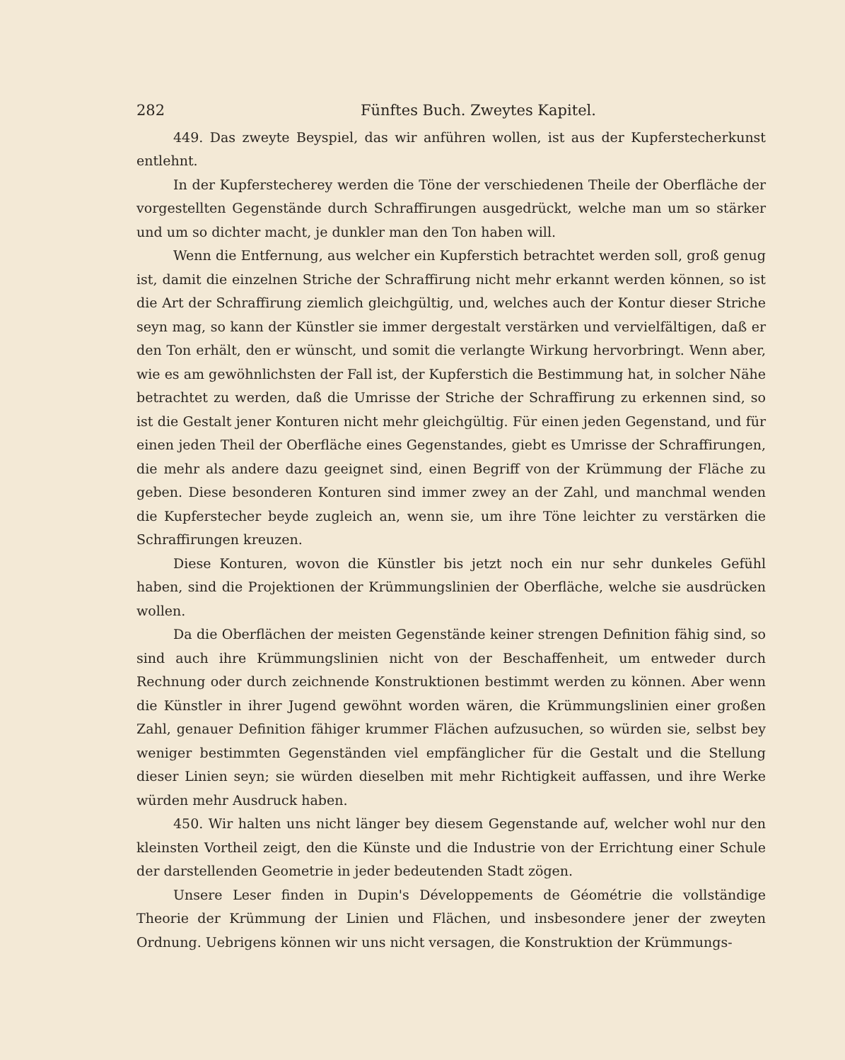282 Fünftes Buch. Zweytes Kapitel.
449. Das zweyte Beyspiel, das wir anführen wollen, ist aus der Kupferstecherkunst entlehnt.
In der Kupferstecherey werden die Töne der verschiedenen Theile der Oberfläche der vorgestellten Gegenstände durch Schraffirungen ausgedrückt, welche man um so stärker und um so dichter macht, je dunkler man den Ton haben will.
Wenn die Entfernung, aus welcher ein Kupferstich betrachtet werden soll, groß genug ist, damit die einzelnen Striche der Schraffirung nicht mehr erkannt werden können, so ist die Art der Schraffirung ziemlich gleichgültig, und, welches auch der Kontur dieser Striche seyn mag, so kann der Künstler sie immer dergestalt verstärken und vervielfältigen, daß er den Ton erhält, den er wünscht, und somit die verlangte Wirkung hervorbringt. Wenn aber, wie es am gewöhnlichsten der Fall ist, der Kupferstich die Bestimmung hat, in solcher Nähe betrachtet zu werden, daß die Umrisse der Striche der Schraffirung zu erkennen sind, so ist die Gestalt jener Konturen nicht mehr gleichgültig. Für einen jeden Gegenstand, und für einen jeden Theil der Oberfläche eines Gegenstandes, giebt es Umrisse der Schraffirungen, die mehr als andere dazu geeignet sind, einen Begriff von der Krümmung der Fläche zu geben. Diese besonderen Konturen sind immer zwey an der Zahl, und manchmal wenden die Kupferstecher beyde zugleich an, wenn sie, um ihre Töne leichter zu verstärken die Schraffirungen kreuzen.
Diese Konturen, wovon die Künstler bis jetzt noch ein nur sehr dunkeles Gefühl haben, sind die Projektionen der Krümmungslinien der Oberfläche, welche sie ausdrücken wollen.
Da die Oberflächen der meisten Gegenstände keiner strengen Definition fähig sind, so sind auch ihre Krümmungslinien nicht von der Beschaffenheit, um entweder durch Rechnung oder durch zeichnende Konstruktionen bestimmt werden zu können. Aber wenn die Künstler in ihrer Jugend gewöhnt worden wären, die Krümmungslinien einer großen Zahl, genauer Definition fähiger krummer Flächen aufzusuchen, so würden sie, selbst bey weniger bestimmten Gegenständen viel empfänglicher für die Gestalt und die Stellung dieser Linien seyn; sie würden dieselben mit mehr Richtigkeit auffassen, und ihre Werke würden mehr Ausdruck haben.
450. Wir halten uns nicht länger bey diesem Gegenstande auf, welcher wohl nur den kleinsten Vortheil zeigt, den die Künste und die Industrie von der Errichtung einer Schule der darstellenden Geometrie in jeder bedeutenden Stadt zögen.
Unsere Leser finden in Dupin's Développements de Géométrie die vollständige Theorie der Krümmung der Linien und Flächen, und insbesondere jener der zweyten Ordnung. Uebrigens können wir uns nicht versagen, die Konstruktion der Krümmungs-